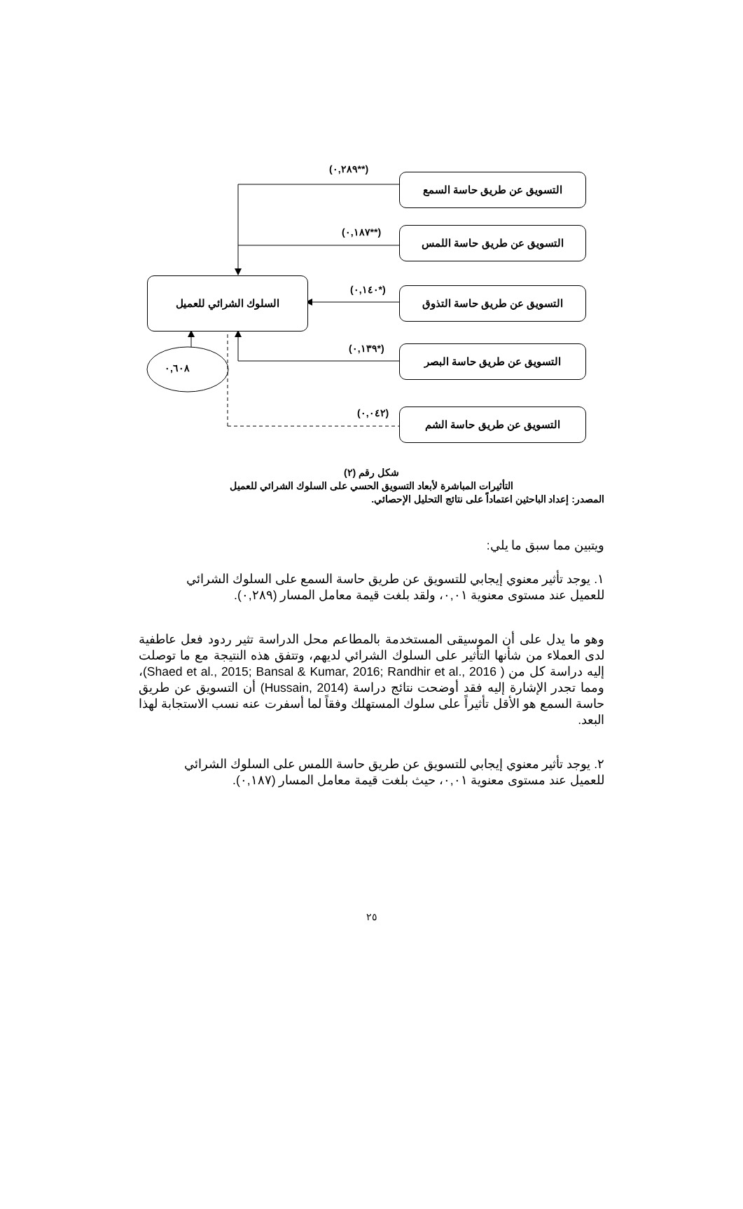التسويق عن طريق حاسة السمع
التسويق عن طريق حاسة اللمس
التسويق عن طريق حاسة التذوق
التسويق عن طريق حاسة البصر
التسويق عن طريق حاسة الشم
السلوك الشرائي للعميل
٠,٦٠٨
(**٠,٢٨٩)
(**٠,١٨٧)
(*٠,١٤٠)
(*٠,١٣٩)
(٠,٠٤٢)
شكل رقم (٢)
التأثيرات المباشرة لأبعاد التسويق الحسي على السلوك الشرائي للعميل
المصدر: إعداد الباحثين اعتماداً على نتائج التحليل الإحصائي.
ويتبين مما سبق ما يلي:
١. يوجد تأثير معنوي إيجابي للتسويق عن طريق حاسة السمع على السلوك الشرائي
للعميل عند مستوى معنوية ٠,٠١، ولقد بلغت قيمة معامل المسار (٠,٢٨٩).
وهو ما يدل على أن الموسيقى المستخدمة بالمطاعم محل الدراسة تثير ردود فعل عاطفية لدى العملاء من شأنها التأثير على السلوك الشرائي لديهم، وتتفق هذه النتيجة مع ما توصلت إليه دراسة كل من ( Shaed et al., 2015; Bansal & Kumar, 2016; Randhir et al., 2016)، ومما تجدر الإشارة إليه فقد أوضحت نتائج دراسة (Hussain, 2014) أن التسويق عن طريق حاسة السمع هو الأقل تأثيراً على سلوك المستهلك وفقاً لما أسفرت عنه نسب الاستجابة لهذا البعد.
٢. يوجد تأثير معنوي إيجابي للتسويق عن طريق حاسة اللمس على السلوك الشرائي
للعميل عند مستوى معنوية ٠,٠١، حيث بلغت قيمة معامل المسار (٠,١٨٧).
٢٥